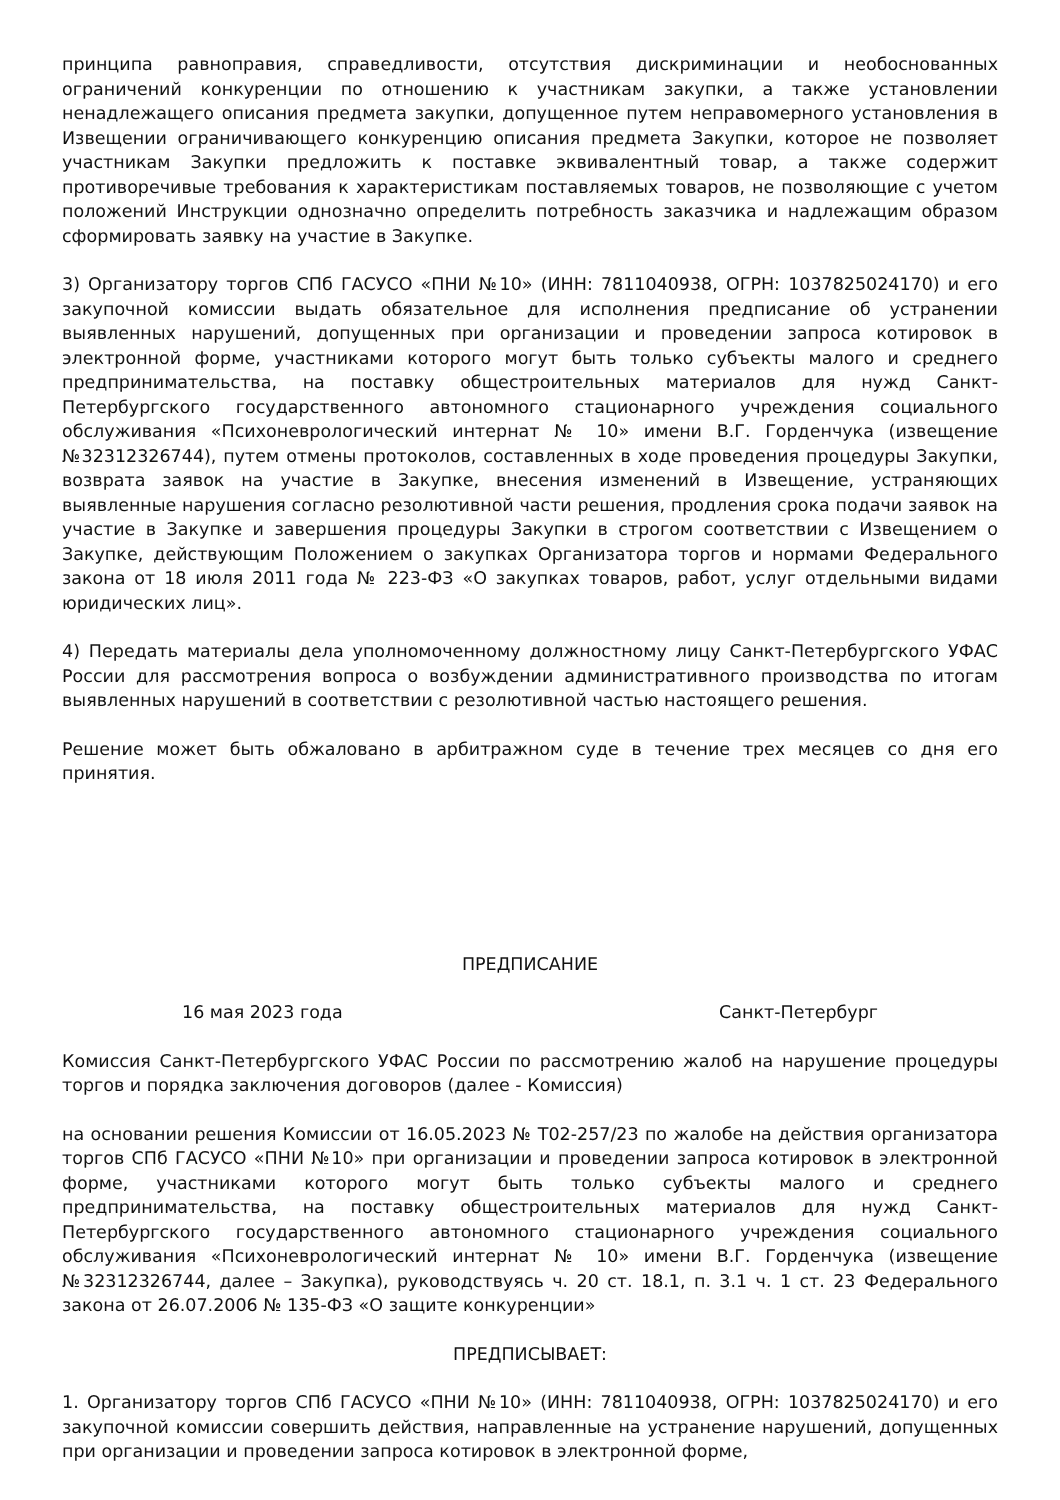принципа равноправия, справедливости, отсутствия дискриминации и необоснованных ограничений конкуренции по отношению к участникам закупки, а также установлении ненадлежащего описания предмета закупки, допущенное путем неправомерного установления в Извещении ограничивающего конкуренцию описания предмета Закупки, которое не позволяет участникам Закупки предложить к поставке эквивалентный товар, а также содержит противоречивые требования к характеристикам поставляемых товаров, не позволяющие с учетом положений Инструкции однозначно определить потребность заказчика и надлежащим образом сформировать заявку на участие в Закупке.
3) Организатору торгов СПб ГАСУСО «ПНИ №10» (ИНН: 7811040938, ОГРН: 1037825024170) и его закупочной комиссии выдать обязательное для исполнения предписание об устранении выявленных нарушений, допущенных при организации и проведении запроса котировок в электронной форме, участниками которого могут быть только субъекты малого и среднего предпринимательства, на поставку общестроительных материалов для нужд Санкт-Петербургского государственного автономного стационарного учреждения социального обслуживания «Психоневрологический интернат № 10» имени В.Г. Горденчука (извещение №32312326744), путем отмены протоколов, составленных в ходе проведения процедуры Закупки, возврата заявок на участие в Закупке, внесения изменений в Извещение, устраняющих выявленные нарушения согласно резолютивной части решения, продления срока подачи заявок на участие в Закупке и завершения процедуры Закупки в строгом соответствии с Извещением о Закупке, действующим Положением о закупках Организатора торгов и нормами Федерального закона от 18 июля 2011 года № 223-ФЗ «О закупках товаров, работ, услуг отдельными видами юридических лиц».
4) Передать материалы дела уполномоченному должностному лицу Санкт-Петербургского УФАС России для рассмотрения вопроса о возбуждении административного производства по итогам выявленных нарушений в соответствии с резолютивной частью настоящего решения.
Решение может быть обжаловано в арбитражном суде в течение трех месяцев со дня его принятия.
ПРЕДПИСАНИЕ
16 мая 2023 года Санкт-Петербург
Комиссия Санкт-Петербургского УФАС России по рассмотрению жалоб на нарушение процедуры торгов и порядка заключения договоров (далее - Комиссия)
на основании решения Комиссии от 16.05.2023 № Т02-257/23 по жалобе на действия организатора торгов СПб ГАСУСО «ПНИ №10» при организации и проведении запроса котировок в электронной форме, участниками которого могут быть только субъекты малого и среднего предпринимательства, на поставку общестроительных материалов для нужд Санкт-Петербургского государственного автономного стационарного учреждения социального обслуживания «Психоневрологический интернат № 10» имени В.Г. Горденчука (извещение №32312326744, далее – Закупка), руководствуясь ч. 20 ст. 18.1, п. 3.1 ч. 1 ст. 23 Федерального закона от 26.07.2006 № 135-ФЗ «О защите конкуренции»
ПРЕДПИСЫВАЕТ:
1. Организатору торгов СПб ГАСУСО «ПНИ №10» (ИНН: 7811040938, ОГРН: 1037825024170) и его закупочной комиссии совершить действия, направленные на устранение нарушений, допущенных при организации и проведении запроса котировок в электронной форме,